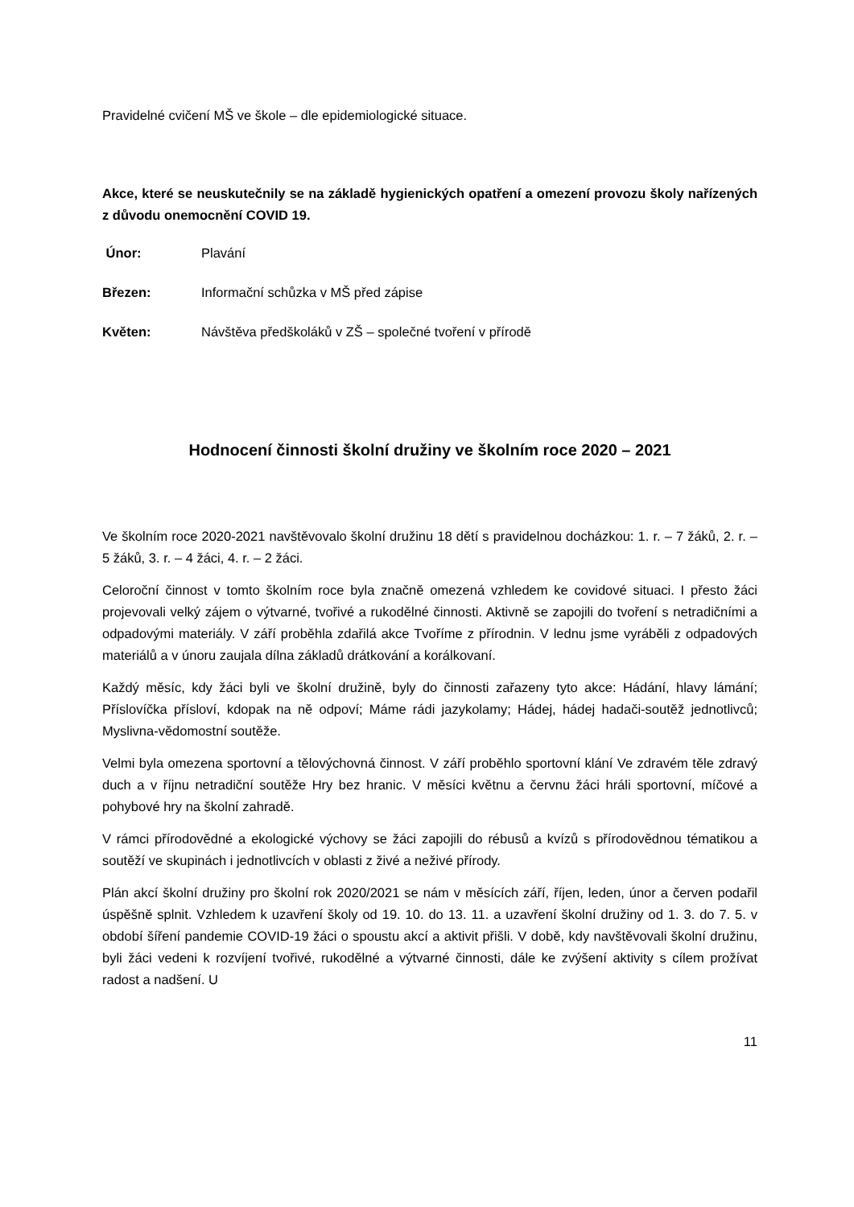Pravidelné cvičení MŠ ve škole – dle epidemiologické situace.
Akce, které se neuskutečnily se na základě hygienických opatření a omezení provozu školy nařízených z důvodu onemocnění COVID 19.
Únor: Plavání
Březen: Informační schůzka v MŠ před zápise
Květen: Návštěva předškoláků v ZŠ – společné tvoření v přírodě
Hodnocení činnosti školní družiny ve školním roce 2020 – 2021
Ve školním roce 2020-2021 navštěvovalo školní družinu 18 dětí s pravidelnou docházkou: 1. r. – 7 žáků, 2. r. – 5 žáků, 3. r. – 4 žáci, 4. r. – 2 žáci.
Celoroční činnost v tomto školním roce byla značně omezená vzhledem ke covidové situaci. I přesto žáci projevovali velký zájem o výtvarné, tvořivé a rukodělné činnosti. Aktivně se zapojili do tvoření s netradičními a odpadovými materiály. V září proběhla zdařilá akce Tvoříme z přírodnin. V lednu jsme vyráběli z odpadových materiálů a v únoru zaujala dílna základů drátkování a korálkovaní.
Každý měsíc, kdy žáci byli ve školní družině, byly do činnosti zařazeny tyto akce: Hádání, hlavy lámání; Přísloví­čka přísloví, kdopak na ně odpoví; Máme rádi jazykolamy; Hádej, hádej hadači-soutěž jednotlivců; Myslivna-vědomostní soutěže.
Velmi byla omezena sportovní a tělovýchovná činnost. V září proběhlo sportovní klání Ve zdravém těle zdravý duch a v říjnu netradiční soutěže Hry bez hranic. V měsíci květnu a červnu žáci hráli sportovní, míčové a pohybové hry na školní zahradě.
V rámci přírodovědné a ekologické výchovy se žáci zapojili do rébusů a kvízů s přírodovědnou tématikou a soutěží ve skupinách i jednotlivcích v oblasti z živé a neživé přírody.
Plán akcí školní družiny pro školní rok 2020/2021 se nám v měsících září, říjen, leden, únor a červen podařil úspěšně splnit. Vzhledem k uzavření školy od 19. 10. do 13. 11. a uzavření školní družiny od 1. 3. do 7. 5. v období šíření pandemie COVID-19 žáci o spoustu akcí a aktivit přišli. V době, kdy navštěvovali školní družinu, byli žáci vedeni k rozvíjení tvořivé, rukodělné a výtvarné činnosti, dále ke zvýšení aktivity s cílem prožívat radost a nadšení. U
11